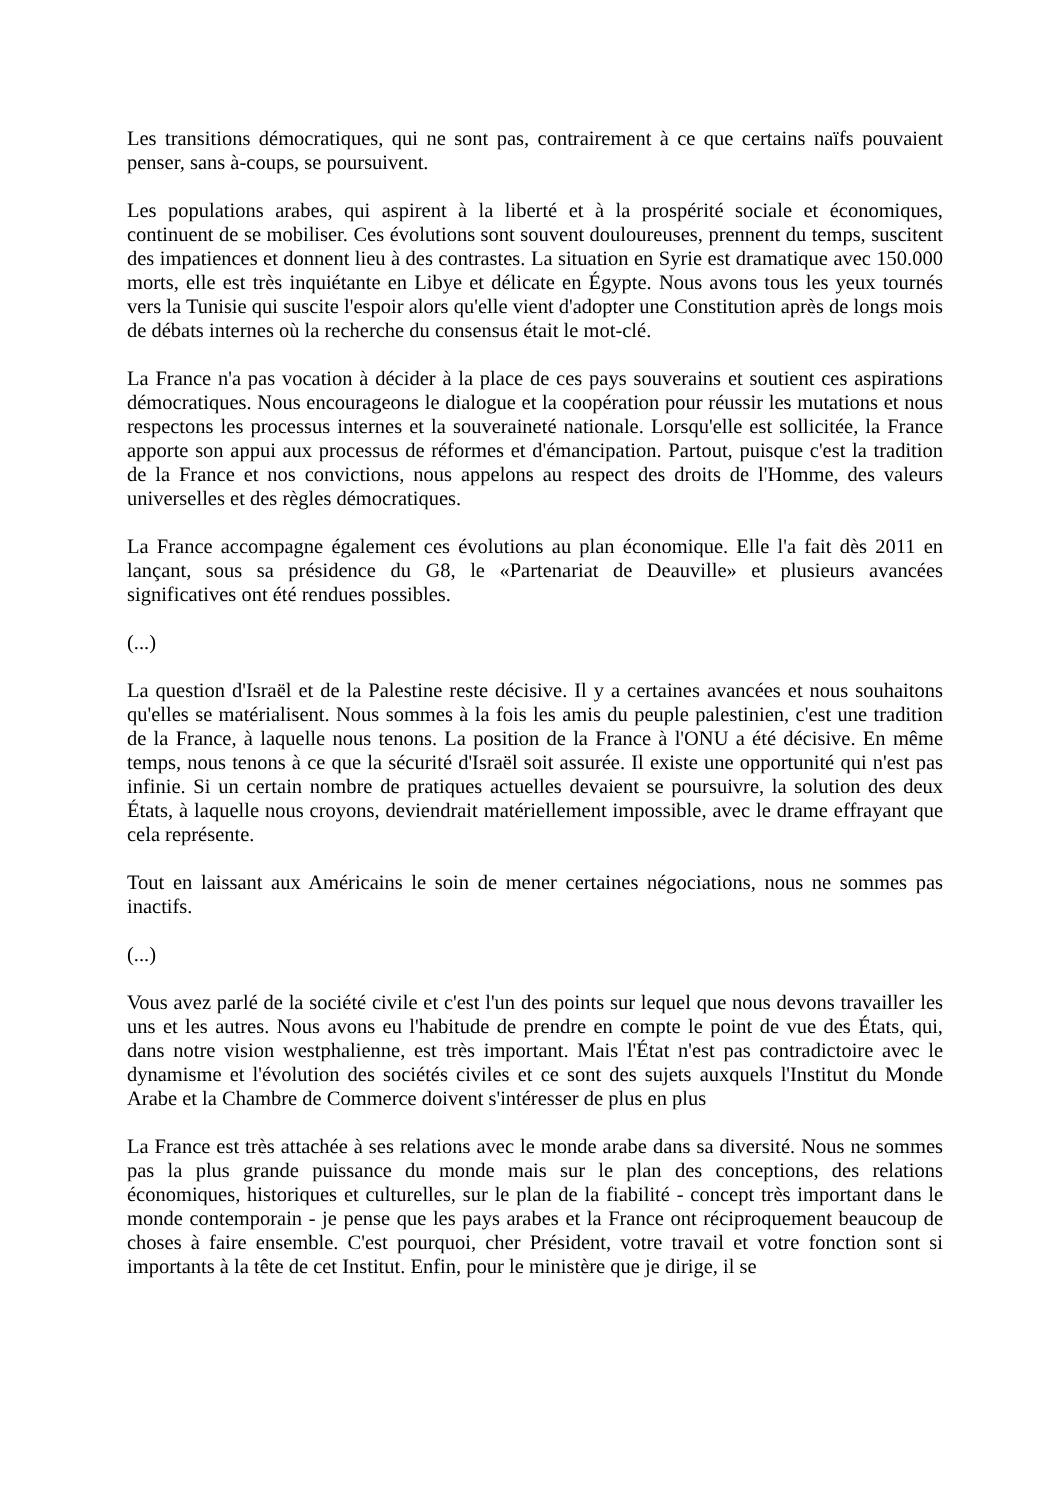Les transitions démocratiques, qui ne sont pas, contrairement à ce que certains naïfs pouvaient penser, sans à-coups, se poursuivent.
Les populations arabes, qui aspirent à la liberté et à la prospérité sociale et économiques, continuent de se mobiliser. Ces évolutions sont souvent douloureuses, prennent du temps, suscitent des impatiences et donnent lieu à des contrastes. La situation en Syrie est dramatique avec 150.000 morts, elle est très inquiétante en Libye et délicate en Égypte. Nous avons tous les yeux tournés vers la Tunisie qui suscite l'espoir alors qu'elle vient d'adopter une Constitution après de longs mois de débats internes où la recherche du consensus était le mot-clé.
La France n'a pas vocation à décider à la place de ces pays souverains et soutient ces aspirations démocratiques. Nous encourageons le dialogue et la coopération pour réussir les mutations et nous respectons les processus internes et la souveraineté nationale. Lorsqu'elle est sollicitée, la France apporte son appui aux processus de réformes et d'émancipation. Partout, puisque c'est la tradition de la France et nos convictions, nous appelons au respect des droits de l'Homme, des valeurs universelles et des règles démocratiques.
La France accompagne également ces évolutions au plan économique. Elle l'a fait dès 2011 en lançant, sous sa présidence du G8, le «Partenariat de Deauville» et plusieurs avancées significatives ont été rendues possibles.
(...)
La question d'Israël et de la Palestine reste décisive. Il y a certaines avancées et nous souhaitons qu'elles se matérialisent. Nous sommes à la fois les amis du peuple palestinien, c'est une tradition de la France, à laquelle nous tenons. La position de la France à l'ONU a été décisive. En même temps, nous tenons à ce que la sécurité d'Israël soit assurée. Il existe une opportunité qui n'est pas infinie. Si un certain nombre de pratiques actuelles devaient se poursuivre, la solution des deux États, à laquelle nous croyons, deviendrait matériellement impossible, avec le drame effrayant que cela représente.
Tout en laissant aux Américains le soin de mener certaines négociations, nous ne sommes pas inactifs.
(...)
Vous avez parlé de la société civile et c'est l'un des points sur lequel que nous devons travailler les uns et les autres. Nous avons eu l'habitude de prendre en compte le point de vue des États, qui, dans notre vision westphalienne, est très important. Mais l'État n'est pas contradictoire avec le dynamisme et l'évolution des sociétés civiles et ce sont des sujets auxquels l'Institut du Monde Arabe et la Chambre de Commerce doivent s'intéresser de plus en plus
La France est très attachée à ses relations avec le monde arabe dans sa diversité. Nous ne sommes pas la plus grande puissance du monde mais sur le plan des conceptions, des relations économiques, historiques et culturelles, sur le plan de la fiabilité - concept très important dans le monde contemporain - je pense que les pays arabes et la France ont réciproquement beaucoup de choses à faire ensemble. C'est pourquoi, cher Président, votre travail et votre fonction sont si importants à la tête de cet Institut. Enfin, pour le ministère que je dirige, il se